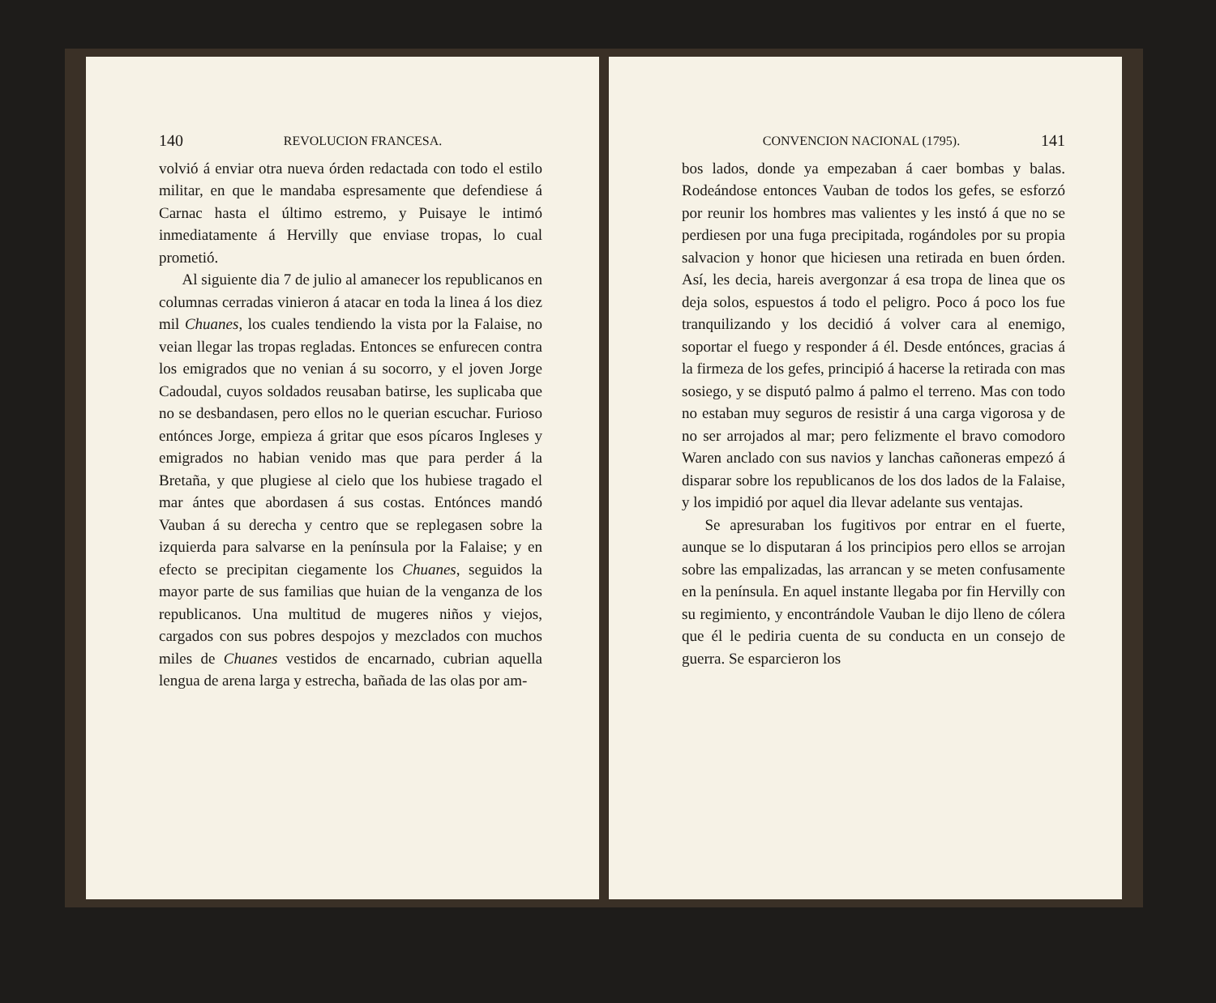140 REVOLUCION FRANCESA.
volvió á enviar otra nueva órden redactada con todo el estilo militar, en que le mandaba espresamente que defendiese á Carnac hasta el último estremo, y Puisaye le intimó inmediatamente á Hervilly que enviase tropas, lo cual prometió.
Al siguiente dia 7 de julio al amanecer los republicanos en columnas cerradas vinieron á atacar en toda la linea á los diez mil Chuanes, los cuales tendiendo la vista por la Falaise, no veian llegar las tropas regladas. Entonces se enfurecen contra los emigrados que no venian á su socorro, y el joven Jorge Cadoudal, cuyos soldados reusaban batirse, les suplicaba que no se desbandasen, pero ellos no le querian escuchar. Furioso entónces Jorge, empieza á gritar que esos pícaros Ingleses y emigrados no habian venido mas que para perder á la Bretaña, y que plugiese al cielo que los hubiese tragado el mar ántes que abordasen á sus costas. Entónces mandó Vauban á su derecha y centro que se replegasen sobre la izquierda para salvarse en la península por la Falaise; y en efecto se precipitan ciegamente los Chuanes, seguidos la mayor parte de sus familias que huian de la venganza de los republicanos. Una multitud de mugeres niños y viejos, cargados con sus pobres despojos y mezclados con muchos miles de Chuanes vestidos de encarnado, cubrian aquella lengua de arena larga y estrecha, bañada de las olas por am-
CONVENCION NACIONAL (1795). 141
bos lados, donde ya empezaban á caer bombas y balas. Rodeándose entonces Vauban de todos los gefes, se esforzó por reunir los hombres mas valientes y les instó á que no se perdiesen por una fuga precipitada, rogándoles por su propia salvacion y honor que hiciesen una retirada en buen órden. Así, les decia, hareis avergonzar á esa tropa de linea que os deja solos, espuestos á todo el peligro. Poco á poco los fue tranquilizando y los decidió á volver cara al enemigo, soportar el fuego y responder á él. Desde entónces, gracias á la firmeza de los gefes, principió á hacerse la retirada con mas sosiego, y se disputó palmo á palmo el terreno. Mas con todo no estaban muy seguros de resistir á una carga vigorosa y de no ser arrojados al mar; pero felizmente el bravo comodoro Waren anclado con sus navios y lanchas cañoneras empezó á disparar sobre los republicanos de los dos lados de la Falaise, y los impidió por aquel dia llevar adelante sus ventajas.
Se apresuraban los fugitivos por entrar en el fuerte, aunque se lo disputaran á los principios pero ellos se arrojan sobre las empalizadas, las arrancan y se meten confusamente en la península. En aquel instante llegaba por fin Hervilly con su regimiento, y encontrándole Vauban le dijo lleno de cólera que él le pediria cuenta de su conducta en un consejo de guerra. Se esparcieron los